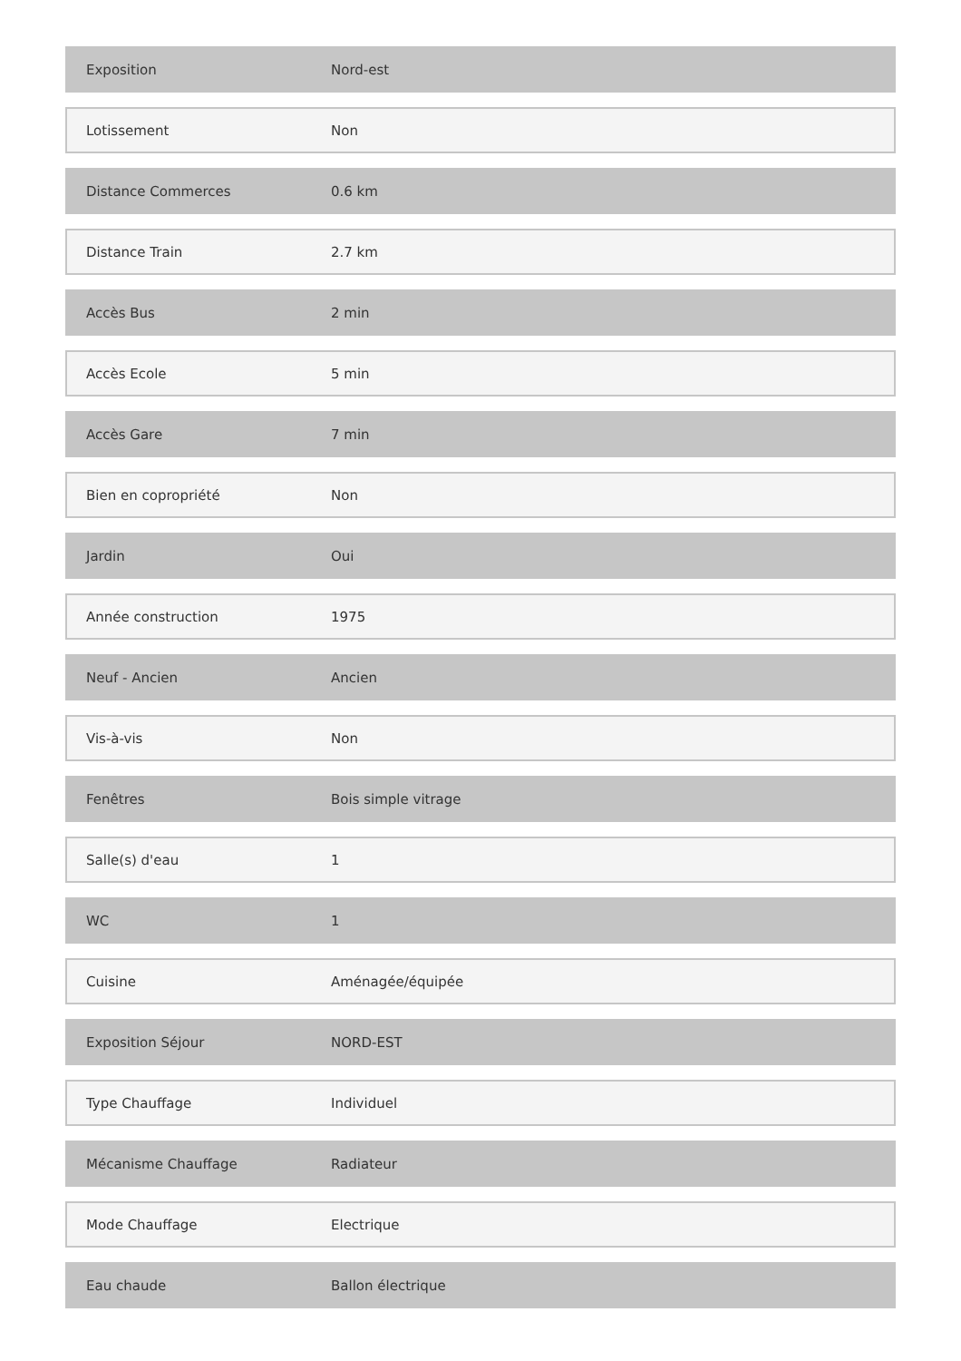| Exposition | Nord-est |
| Lotissement | Non |
| Distance Commerces | 0.6 km |
| Distance Train | 2.7 km |
| Accès Bus | 2 min |
| Accès Ecole | 5 min |
| Accès Gare | 7 min |
| Bien en copropriété | Non |
| Jardin | Oui |
| Année construction | 1975 |
| Neuf - Ancien | Ancien |
| Vis-à-vis | Non |
| Fenêtres | Bois simple vitrage |
| Salle(s) d'eau | 1 |
| WC | 1 |
| Cuisine | Aménagée/équipée |
| Exposition Séjour | NORD-EST |
| Type Chauffage | Individuel |
| Mécanisme Chauffage | Radiateur |
| Mode Chauffage | Electrique |
| Eau chaude | Ballon électrique |